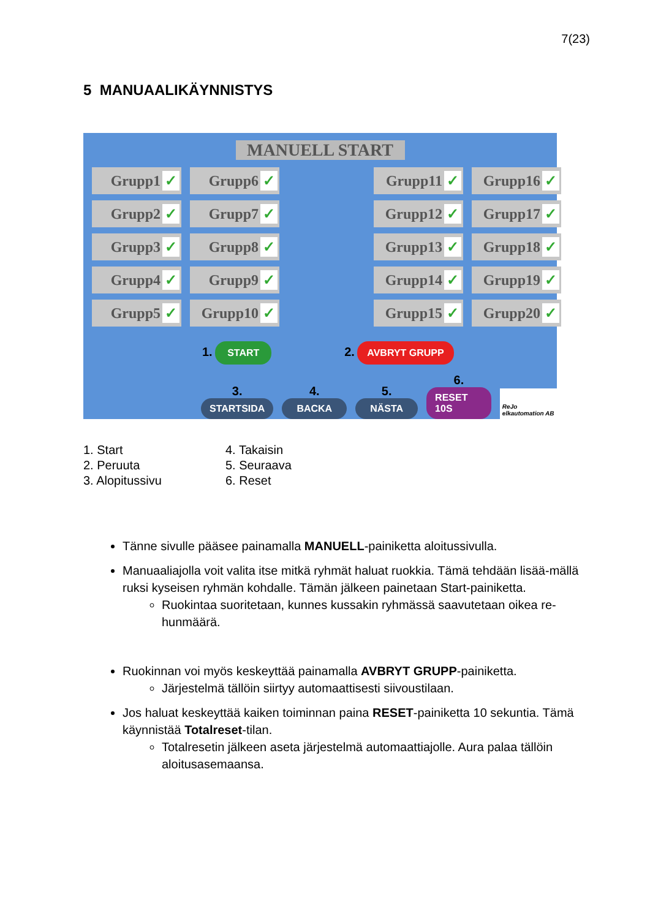7(23)
5 MANUAALIKÄYNNISTYS
MANUELL START
Grupp1
Grupp6
Grupp11
Grupp16
Grupp2
Grupp7
Grupp12
Grupp17
Grupp3
Grupp8
Grupp13
Grupp18
Grupp4
Grupp9
Grupp14
Grupp19
Grupp5
Grupp10
Grupp15
Grupp20
1. START 2. AVBRYT GRUPP
3.
STARTSIDA
4.
BACKA
5.
NÄSTA
6.
RESET 10S
ReJo elkautomation AB
1. Start
2. Peruuta
3. Alopitussivu
4. Takaisin
5. Seuraava
6. Reset
Tänne sivulle pääsee painamalla MANUELL-painiketta aloitussivulla.
Manuaaliajolla voit valita itse mitkä ryhmät haluat ruokkia. Tämä tehdään lisää-mällä ruksi kyseisen ryhmän kohdalle. Tämän jälkeen painetaan Start-painiketta.
Ruokintaa suoritetaan, kunnes kussakin ryhmässä saavutetaan oikea re-hunmäärä.
Ruokinnan voi myös keskeyttää painamalla AVBRYT GRUPP-painiketta.
Järjestelmä tällöin siirtyy automaattisesti siivoustilaan.
Jos haluat keskeyttää kaiken toiminnan paina RESET-painiketta 10 sekuntia. Tämä käynnistää Totalreset-tilan.
Totalresetin jälkeen aseta järjestelmä automaattiajolle. Aura palaa tällöin aloitusasemaansa.